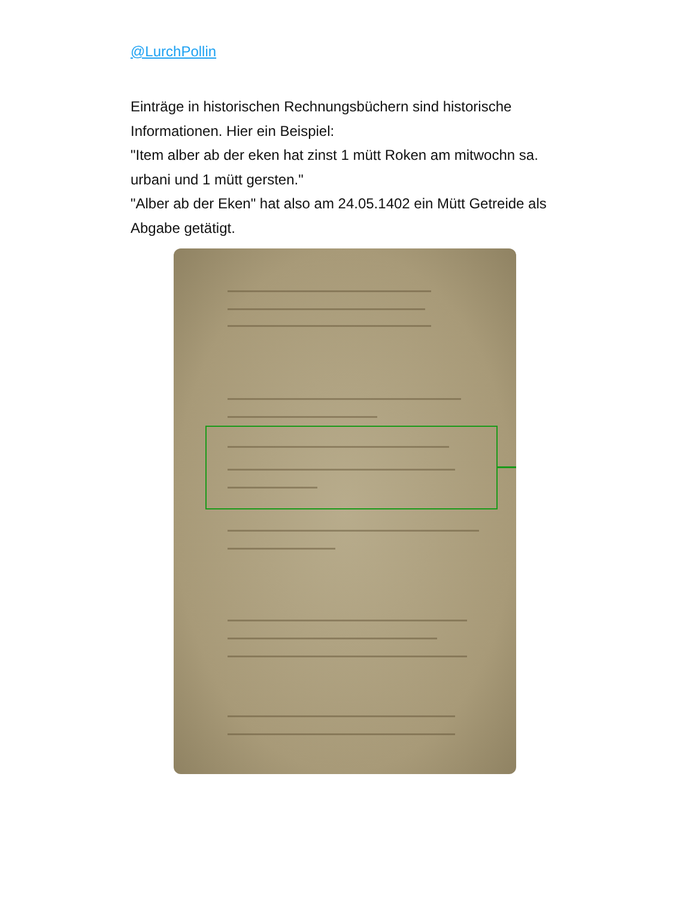@LurchPollin
Einträge in historischen Rechnungsbüchern sind historische Informationen. Hier ein Beispiel:
"Item alber ab der eken hat zinst 1 mütt Roken am mitwochn sa. urbani und 1 mütt gersten."
"Alber ab der Eken" hat also am 24.05.1402 ein Mütt Getreide als Abgabe getätigt.